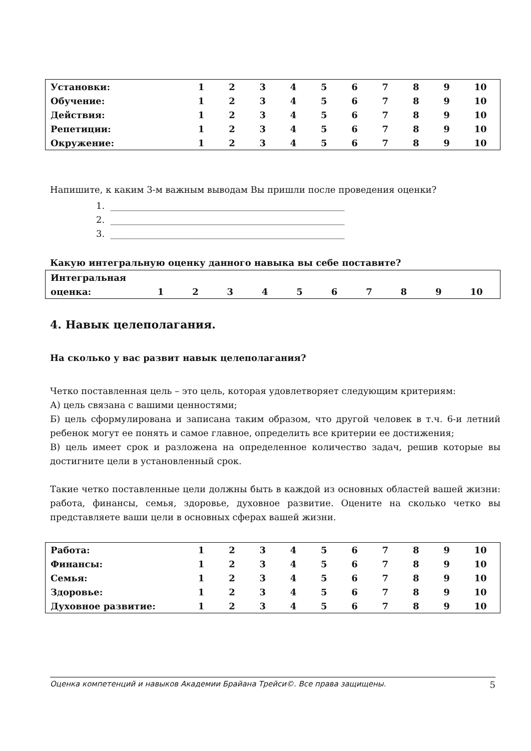| Установки: | 1 | 2 | 3 | 4 | 5 | 6 | 7 | 8 | 9 | 10 |
| Обучение: | 1 | 2 | 3 | 4 | 5 | 6 | 7 | 8 | 9 | 10 |
| Действия: | 1 | 2 | 3 | 4 | 5 | 6 | 7 | 8 | 9 | 10 |
| Репетиции: | 1 | 2 | 3 | 4 | 5 | 6 | 7 | 8 | 9 | 10 |
| Окружение: | 1 | 2 | 3 | 4 | 5 | 6 | 7 | 8 | 9 | 10 |
Напишите, к каким 3-м важным выводам Вы пришли после проведения оценки?
1. ____________________________________________________
2. ____________________________________________________
3. ____________________________________________________
Какую интегральную оценку данного навыка вы себе поставите?
| Интегральная | | | | | | | | | | |
| оценка: | 1 | 2 | 3 | 4 | 5 | 6 | 7 | 8 | 9 | 10 |
4. Навык целеполагания.
На сколько у вас развит навык целеполагания?
Четко поставленная цель – это цель, которая удовлетворяет следующим критериям:
А) цель связана с вашими ценностями;
Б) цель сформулирована и записана таким образом, что другой человек в т.ч. 6-и летний ребенок могут ее понять и самое главное, определить все критерии ее достижения;
В) цель имеет срок и разложена на определенное количество задач, решив которые вы достигните цели в установленный срок.
Такие четко поставленные цели должны быть в каждой из основных областей вашей жизни: работа, финансы, семья, здоровье, духовное развитие. Оцените на сколько четко вы представляете ваши цели в основных сферах вашей жизни.
| Работа: | 1 | 2 | 3 | 4 | 5 | 6 | 7 | 8 | 9 | 10 |
| Финансы: | 1 | 2 | 3 | 4 | 5 | 6 | 7 | 8 | 9 | 10 |
| Семья: | 1 | 2 | 3 | 4 | 5 | 6 | 7 | 8 | 9 | 10 |
| Здоровье: | 1 | 2 | 3 | 4 | 5 | 6 | 7 | 8 | 9 | 10 |
| Духовное развитие: | 1 | 2 | 3 | 4 | 5 | 6 | 7 | 8 | 9 | 10 |
Оценка компетенций и навыков Академии Брайана Трейси©. Все права защищены. 5